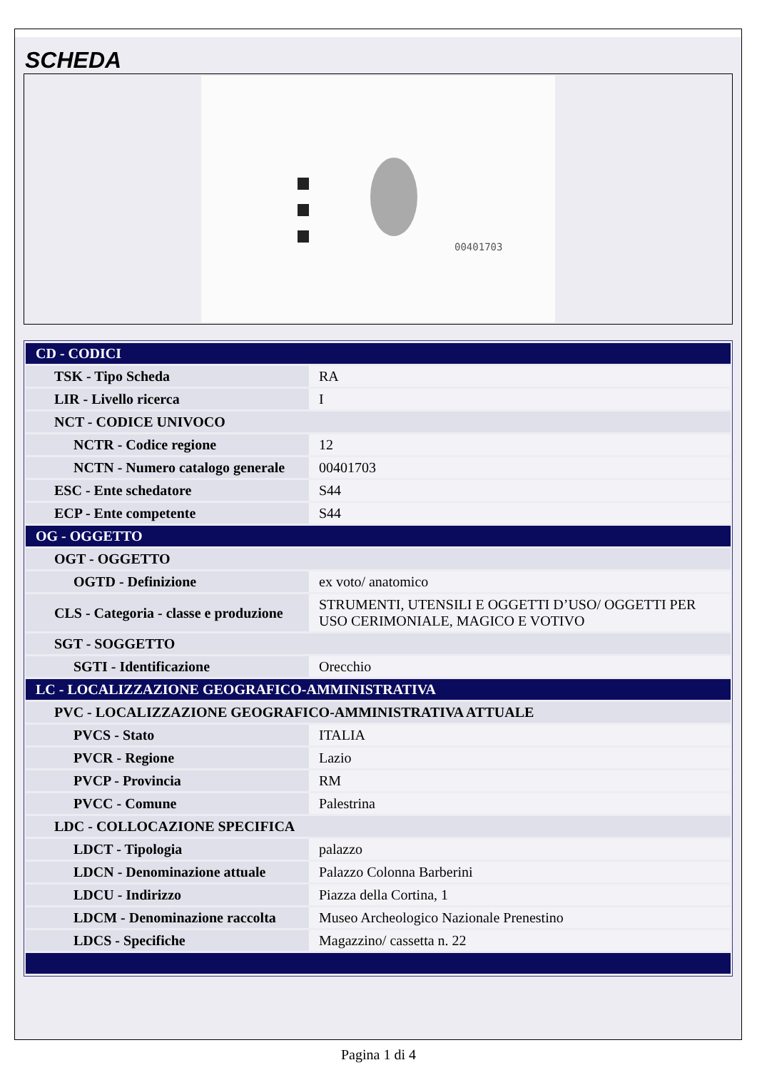SCHEDA
00401703
| CD - CODICI | |
| TSK - Tipo Scheda | RA |
| LIR - Livello ricerca | I |
| NCT - CODICE UNIVOCO | |
| NCTR - Codice regione | 12 |
| NCTN - Numero catalogo generale | 00401703 |
| ESC - Ente schedatore | S44 |
| ECP - Ente competente | S44 |
| OG - OGGETTO | |
| OGT - OGGETTO | |
| OGTD - Definizione | ex voto/ anatomico |
| CLS - Categoria - classe e produzione | STRUMENTI, UTENSILI E OGGETTI D’USO/ OGGETTI PER USO CERIMONIALE, MAGICO E VOTIVO |
| SGT - SOGGETTO | |
| SGTI - Identificazione | Orecchio |
| LC - LOCALIZZAZIONE GEOGRAFICO-AMMINISTRATIVA | |
| PVC - LOCALIZZAZIONE GEOGRAFICO-AMMINISTRATIVA ATTUALE | |
| PVCS - Stato | ITALIA |
| PVCR - Regione | Lazio |
| PVCP - Provincia | RM |
| PVCC - Comune | Palestrina |
| LDC - COLLOCAZIONE SPECIFICA | |
| LDCT - Tipologia | palazzo |
| LDCN - Denominazione attuale | Palazzo Colonna Barberini |
| LDCU - Indirizzo | Piazza della Cortina, 1 |
| LDCM - Denominazione raccolta | Museo Archeologico Nazionale Prenestino |
| LDCS - Specifiche | Magazzino/ cassetta n. 22 |
Pagina 1 di 4